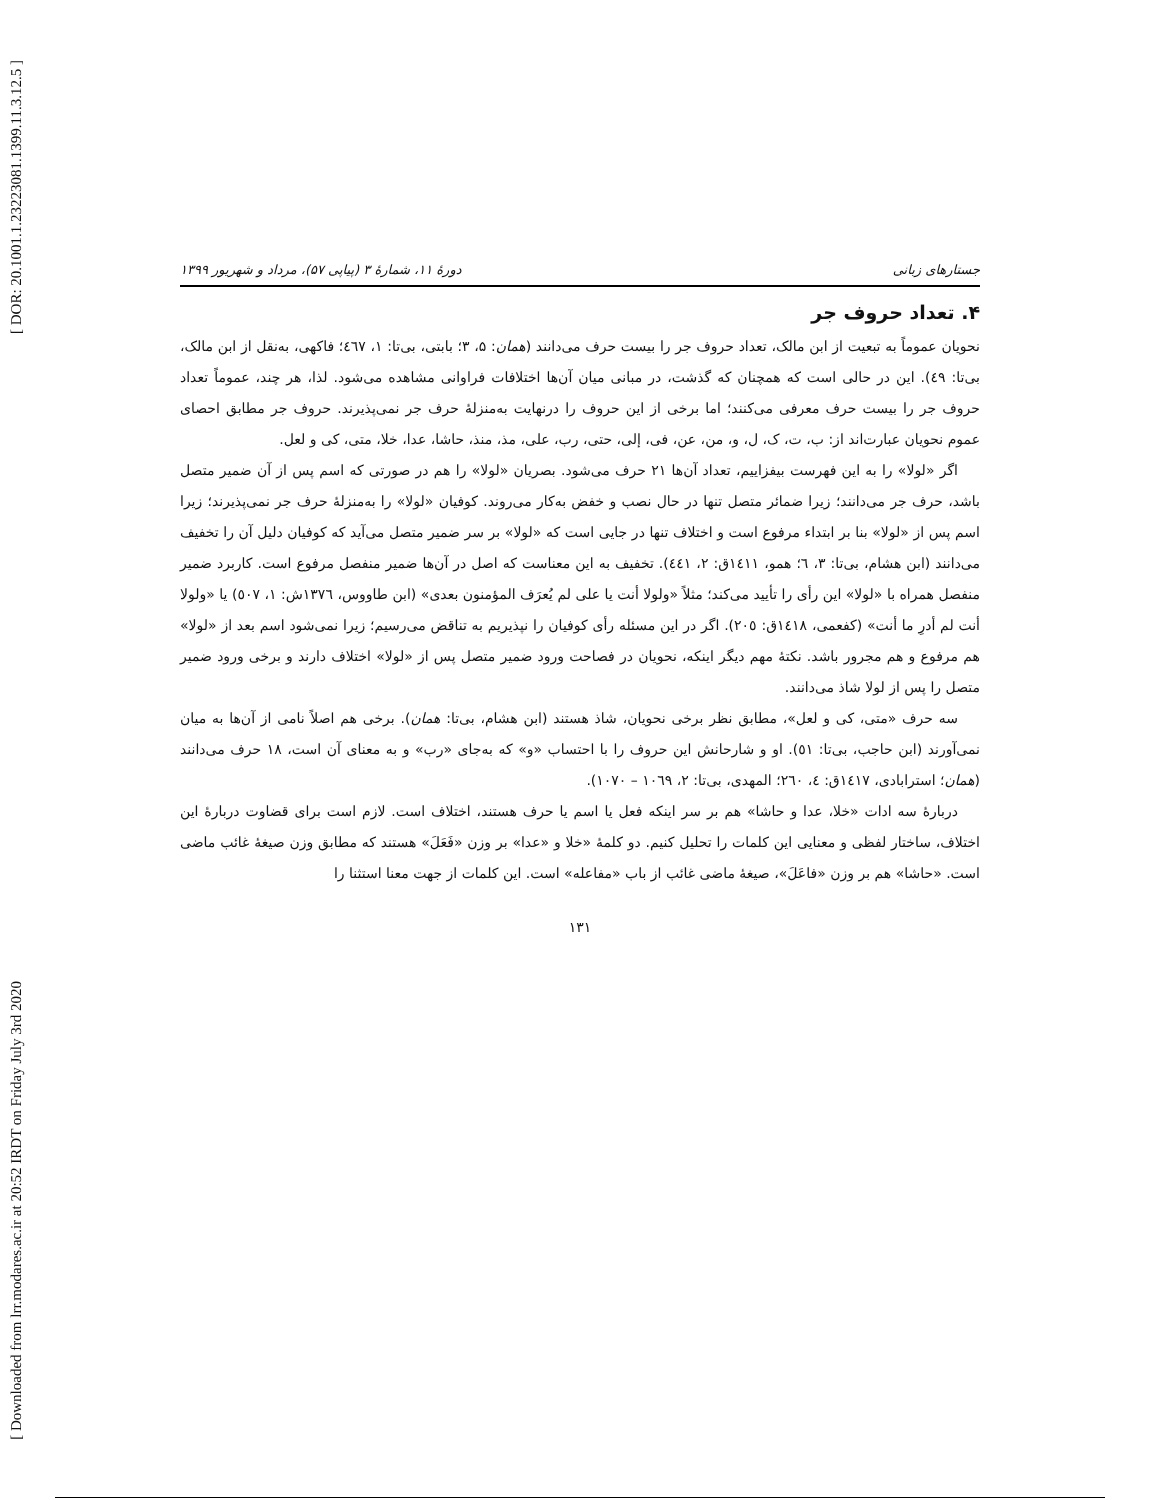[ DOR: 20.1001.1.23223081.1399.11.3.12.5 ]
[ Downloaded from lrr.modares.ac.ir at 20:52 IRDT on Friday July 3rd 2020
جستارهای زبانی دورهٔ ۱۱، شمارهٔ ۳ (پیاپی ۵۷)، مرداد و شهریور ۱۳۹۹
۴. تعداد حروف جر
نحویان عموماً به تبعیت از ابن مالک، تعداد حروف جر را بیست حرف می‌دانند (همان: ۵، ۳؛ بابتی، بی‌تا: ۱، ٤٦٧؛ فاکهی، به‌نقل از ابن مالک، بی‌تا: ٤٩). این در حالی است که همچنان که گذشت، در مبانی میان آن‌ها اختلافات فراوانی مشاهده می‌شود. لذا، هر چند، عموماً تعداد حروف جر را بیست حرف معرفی می‌کنند؛ اما برخی از این حروف را درنهایت به‌منزلهٔ حرف جر نمی‌پذیرند. حروف جر مطابق احصای عموم نحویان عبارت‌اند از: ب، ت، ک، ل، و، من، عن، فی، إلی، حتی، رب، علی، مذ، منذ، حاشا، عدا، خلا، متی، کی و لعل.
اگر «لولا» را به این فهرست بیفزاییم، تعداد آن‌ها ۲۱ حرف می‌شود. بصریان «لولا» را هم در صورتی که اسم پس از آن ضمیر متصل باشد، حرف جر می‌دانند؛ زیرا ضمائر متصل تنها در حال نصب و خفض به‌کار می‌روند. کوفیان «لولا» را به‌منزلهٔ حرف جر نمی‌پذیرند؛ زیرا اسم پس از «لولا» بنا بر ابتداء مرفوع است و اختلاف تنها در جایی است که «لولا» بر سر ضمیر متصل می‌آید که کوفیان دلیل آن را تخفیف می‌دانند (ابن هشام، بی‌تا: ۳، ٦؛ همو، ١٤١١ق: ۲، ٤٤١). تخفیف به این معناست که اصل در آن‌ها ضمیر منفصل مرفوع است. کاربرد ضمیر منفصل همراه با «لولا» این رأی را تأیید می‌کند؛ مثلاً «ولولا أنت یا علی لم یُعرَف المؤمنون بعدی» (ابن طاووس، ١٣٧٦ش: ۱، ٥٠٧) یا «ولولا أنت لم أدرِ ما أنت» (کفعمی، ١٤١٨ق: ٢٠٥). اگر در این مسئله رأی کوفیان را نپذیریم به تناقض می‌رسیم؛ زیرا نمی‌شود اسم بعد از «لولا» هم مرفوع و هم مجرور باشد. نکتهٔ مهم دیگر اینکه، نحویان در فصاحت ورود ضمیر متصل پس از «لولا» اختلاف دارند و برخی ورود ضمیر متصل را پس از لولا شاذ می‌دانند.
سه حرف «متی، کی و لعل»، مطابق نظر برخی نحویان، شاذ هستند (ابن هشام، بی‌تا: همان). برخی هم اصلاً نامی از آن‌ها به میان نمی‌آورند (ابن حاجب، بی‌تا: ٥١). او و شارحانش این حروف را با احتساب «و» که به‌جای «رب» و به معنای آن است، ۱۸ حرف می‌دانند (همان؛ استرابادی، ١٤١٧ق: ٤، ٢٦٠؛ المهدی، بی‌تا: ۲، ١٠٦٩ – ١٠٧٠).
دربارهٔ سه ادات «خلا، عدا و حاشا» هم بر سر اینکه فعل یا اسم یا حرف هستند، اختلاف است. لازم است برای قضاوت دربارهٔ این اختلاف، ساختار لفظی و معنایی این کلمات را تحلیل کنیم. دو کلمهٔ «خلا و «عدا» بر وزن «فَعَلَ» هستند که مطابق وزن صیغهٔ غائب ماضی است. «حاشا» هم بر وزن «فاعَلَ»، صیغهٔ ماضی غائب از باب «مفاعله» است. این کلمات از جهت معنا استثنا را
۱۳۱